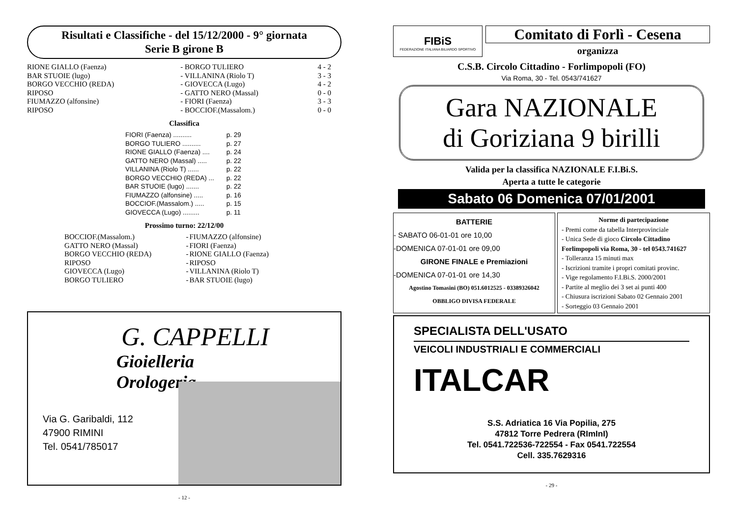Risultati e Classifiche - del 15/12/2000 - 9° giornata
Serie B girone B
| RIONE GIALLO (Faenza) | - BORGO TULIERO | 4 - 2 |
| BAR STUOIE (lugo) | - VILLANINA (Riolo T) | 3 - 3 |
| BORGO VECCHIO (REDA) | - GIOVECCA (Lugo) | 4 - 2 |
| RIPOSO | - GATTO NERO (Massal) | 0 - 0 |
| FIUMAZZO (alfonsine) | - FIORI (Faenza) | 3 - 3 |
| RIPOSO | - BOCCIOF.(Massalom.) | 0 - 0 |
Classifica
| FIORI (Faenza) .......... | p. 29 |
| BORGO TULIERO .......... | p. 27 |
| RIONE GIALLO (Faenza) .... | p. 24 |
| GATTO NERO (Massal) ..... | p. 22 |
| VILLANINA (Riolo T) ...... | p. 22 |
| BORGO VECCHIO (REDA) ... | p. 22 |
| BAR STUOIE (lugo) ....... | p. 22 |
| FIUMAZZO (alfonsine) ..... | p. 16 |
| BOCCIOF.(Massalom.) ..... | p. 15 |
| GIOVECCA (Lugo) ......... | p. 11 |
Prossimo turno: 22/12/00
| BOCCIOF.(Massalom.) | - | FIUMAZZO (alfonsine) |
| GATTO NERO (Massal) | - | FIORI (Faenza) |
| BORGO VECCHIO (REDA) | - | RIONE GIALLO (Faenza) |
| RIPOSO | - | RIPOSO |
| GIOVECCA (Lugo) | - | VILLANINA (Riolo T) |
| BORGO TULIERO | - | BAR STUOIE (lugo) |
G. CAPPELLI
Gioielleria
Orologeria
Via G. Garibaldi, 112
47900 RIMINI
Tel. 0541/785017
- 12 -
FIBiS
FEDERAZIONE ITALIANA BILIARDO SPORTIVO
Comitato di Forlì - Cesena
organizza
C.S.B. Circolo Cittadino - Forlimpopoli (FO)
Via Roma, 30 - Tel. 0543/741627
Gara NAZIONALE
di Goriziana 9 birilli
Valida per la classifica NAZIONALE F.I.Bi.S.
Aperta a tutte le categorie
Sabato 06 Domenica 07/01/2001
BATTERIE
- SABATO 06-01-01 ore 10,00
-DOMENICA 07-01-01 ore 09,00
GIRONE FINALE e Premiazioni
-DOMENICA 07-01-01 ore 14,30
Agostino Tomasini (BO) 051.6012525 - 03389326042
OBBLIGO DIVISA FEDERALE
Norme di partecipazione
- Premi come da tabella Interprovinciale
- Unica Sede di gioco Circolo Cittadino Forlimpopoli via Roma, 30 - tel 0543.741627
- Tolleranza 15 minuti max
- Iscrizioni tramite i propri comitati provinc.
- Vige regolamento F.I.Bi.S. 2000/2001
- Partite al meglio dei 3 set ai punti 400
- Chiusura iscrizioni Sabato 02 Gennaio 2001
- Sorteggio 03 Gennaio 2001
SPECIALISTA DELL'USATO
VEICOLI INDUSTRIALI E COMMERCIALI
ITALCAR
S.S. Adriatica 16 Via Popilia, 275
47812 Torre Pedrera (RImInI)
Tel. 0541.722536-722554 - Fax 0541.722554
Cell. 335.7629316
- 29 -